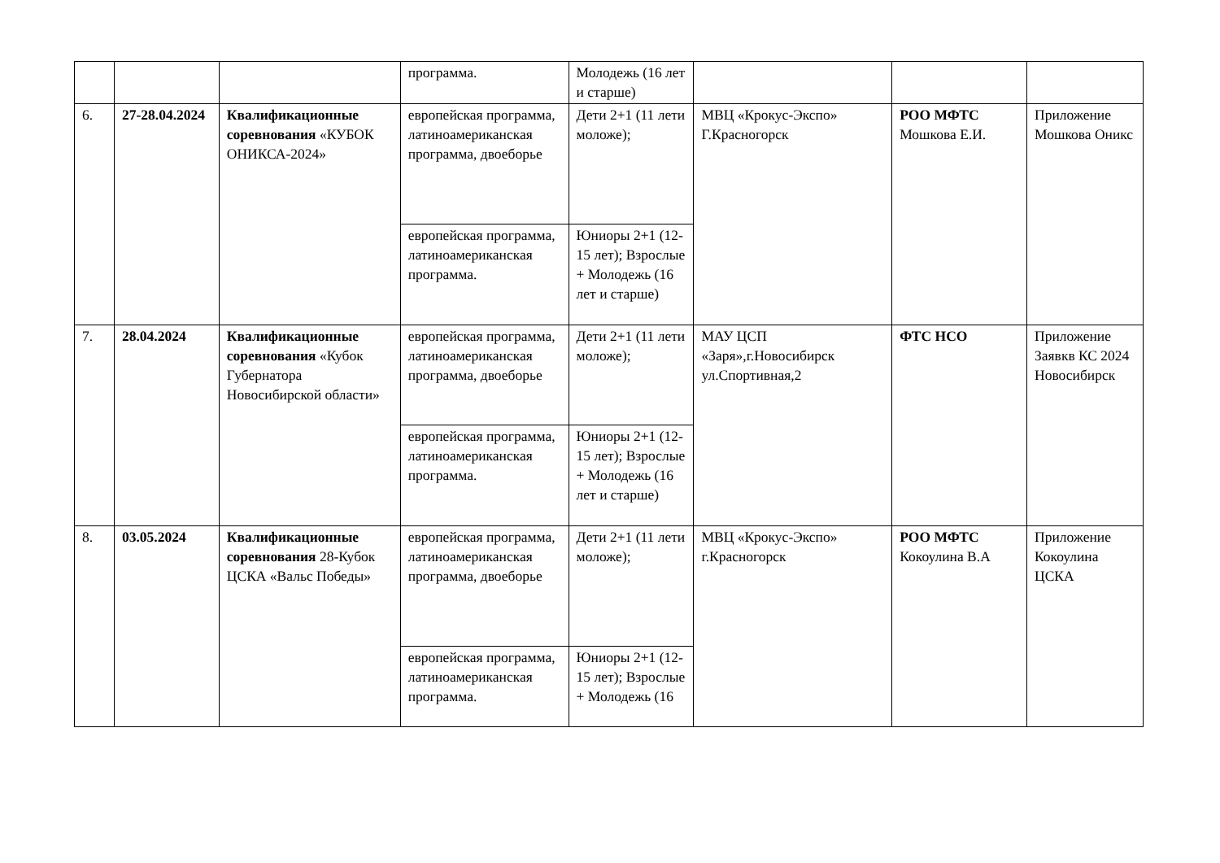| | | | программа. | Молодежь (16 лет и старше) | | | |
| 6. | 27-28.04.2024 | Квалификационные соревнования «КУБОК ОНИКСА-2024» | европейская программа, латиноамериканская программа, двоеборье | Дети 2+1 (11 лети моложе); | МВЦ «Крокус-Экспо» Г.Красногорск | РОО МФТС Мошкова Е.И. | Приложение Мошкова Оникс |
| | | | европейская программа, латиноамериканская программа. | Юниоры 2+1 (12-15 лет); Взрослые + Молодежь (16 лет и старше) | | | |
| 7. | 28.04.2024 | Квалификационные соревнования «Кубок Губернатора Новосибирской области» | европейская программа, латиноамериканская программа, двоеборье | Дети 2+1 (11 лети моложе); | МАУ ЦСП «Заря»,г.Новосибирск ул.Спортивная,2 | ФТС НСО | Приложение Заявкв КС 2024 Новосибирск |
| | | | европейская программа, латиноамериканская программа. | Юниоры 2+1 (12-15 лет); Взрослые + Молодежь (16 лет и старше) | | | |
| 8. | 03.05.2024 | Квалификационные соревнования 28-Кубок ЦСКА «Вальс Победы» | европейская программа, латиноамериканская программа, двоеборье | Дети 2+1 (11 лети моложе); | МВЦ «Крокус-Экспо» г.Красногорск | РОО МФТС Кокоулина В.А | Приложение Кокоулина ЦСКА |
| | | | европейская программа, латиноамериканская программа. | Юниоры 2+1 (12-15 лет); Взрослые + Молодежь (16 | | | |